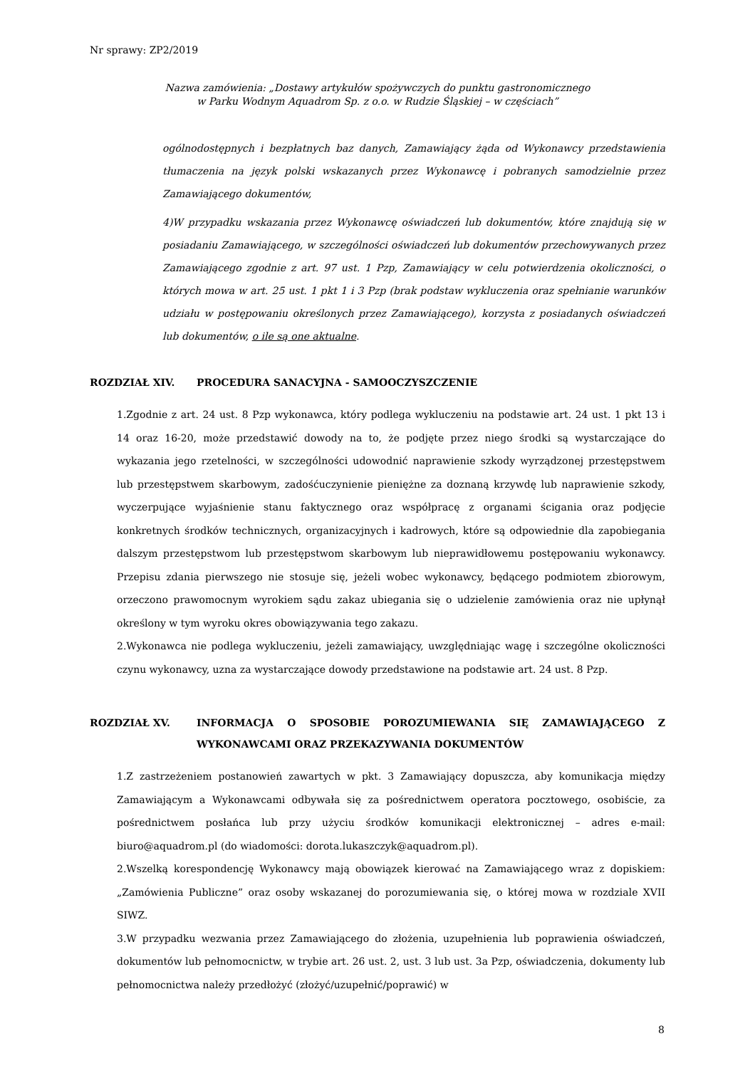Nr sprawy: ZP2/2019
Nazwa zamówienia: „Dostawy artykułów spożywczych do punktu gastronomicznego
w Parku Wodnym Aquadrom Sp. z o.o. w Rudzie Śląskiej – w częściach”
ogólnodostępnych i bezpłatnych baz danych, Zamawiający żąda od Wykonawcy przedstawienia tłumaczenia na język polski wskazanych przez Wykonawcę i pobranych samodzielnie przez Zamawiającego dokumentów,
4)W przypadku wskazania przez Wykonawcę oświadczeń lub dokumentów, które znajdują się w posiadaniu Zamawiającego, w szczególności oświadczeń lub dokumentów przechowywanych przez Zamawiającego zgodnie z art. 97 ust. 1 Pzp, Zamawiający w celu potwierdzenia okoliczności, o których mowa w art. 25 ust. 1 pkt 1 i 3 Pzp (brak podstaw wykluczenia oraz spełnianie warunków udziału w postępowaniu określonych przez Zamawiającego), korzysta z posiadanych oświadczeń lub dokumentów, o ile są one aktualne.
ROZDZIAŁ XIV. PROCEDURA SANACYJNA - SAMOOCZYSZCZENIE
1.Zgodnie z art. 24 ust. 8 Pzp wykonawca, który podlega wykluczeniu na podstawie art. 24 ust. 1 pkt 13 i 14 oraz 16-20, może przedstawić dowody na to, że podjęte przez niego środki są wystarczające do wykazania jego rzetelności, w szczególności udowodnić naprawienie szkody wyrządzonej przestępstwem lub przestępstwem skarbowym, zadośćuczynienie pieniężne za doznaną krzywdę lub naprawienie szkody, wyczerpujące wyjaśnienie stanu faktycznego oraz współpracę z organami ścigania oraz podjęcie konkretnych środków technicznych, organizacyjnych i kadrowych, które są odpowiednie dla zapobiegania dalszym przestępstwom lub przestępstwom skarbowym lub nieprawidłowemu postępowaniu wykonawcy. Przepisu zdania pierwszego nie stosuje się, jeżeli wobec wykonawcy, będącego podmiotem zbiorowym, orzeczono prawomocnym wyrokiem sądu zakaz ubiegania się o udzielenie zamówienia oraz nie upłynął określony w tym wyroku okres obowiązywania tego zakazu.
2.Wykonawca nie podlega wykluczeniu, jeżeli zamawiający, uwzględniając wagę i szczególne okoliczności czynu wykonawcy, uzna za wystarczające dowody przedstawione na podstawie art. 24 ust. 8 Pzp.
ROZDZIAŁ XV. INFORMACJA O SPOSOBIE POROZUMIEWANIA SIĘ ZAMAWIAJĄCEGO Z WYKONAWCAMI ORAZ PRZEKAZYWANIA DOKUMENTÓW
1.Z zastrzeżeniem postanowień zawartych w pkt. 3 Zamawiający dopuszcza, aby komunikacja między Zamawiającym a Wykonawcami odbywała się za pośrednictwem operatora pocztowego, osobiście, za pośrednictwem posłańca lub przy użyciu środków komunikacji elektronicznej – adres e-mail: biuro@aquadrom.pl (do wiadomości: dorota.lukaszczyk@aquadrom.pl).
2.Wszelką korespondencję Wykonawcy mają obowiązek kierować na Zamawiającego wraz z dopiskiem: „Zamówienia Publiczne” oraz osoby wskazanej do porozumiewania się, o której mowa w rozdziale XVII SIWZ.
3.W przypadku wezwania przez Zamawiającego do złożenia, uzupełnienia lub poprawienia oświadczeń, dokumentów lub pełnomocnictw, w trybie art. 26 ust. 2, ust. 3 lub ust. 3a Pzp, oświadczenia, dokumenty lub pełnomocnictwa należy przedłożyć (złożyć/uzupełnić/poprawić) w
8